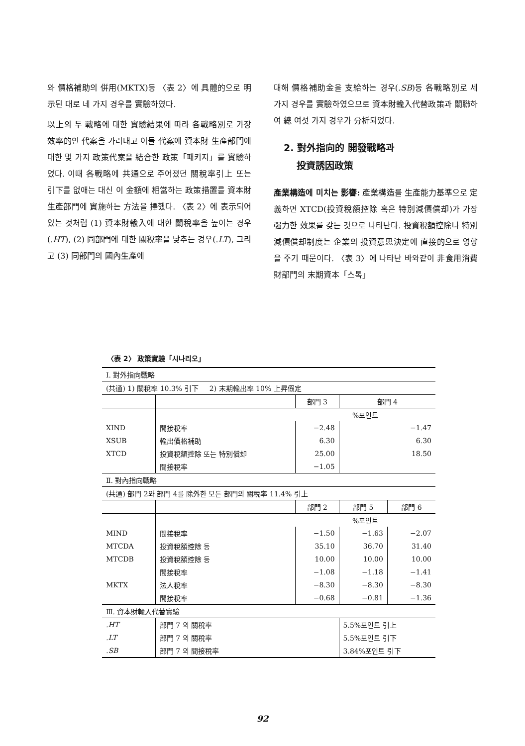와 價格補助의 併用(MKTX)등 〈表 2〉에 具體的으로 明示된 대로 네 가지 경우를 實驗하였다.
以上의 두 戰略에 대한 實驗結果에 따라 各戰略別로 가장 效率的인 代案을 가려내고 이들 代案에 資本財 生產部門에 대한 몇 가지 政策代案을 結合한 政策「패키지」를 實驗하였다. 이때 各戰略에 共通으로 주어졌던 關稅率引上 또는 引下를 없애는 대신 이 金額에 相當하는 政策措置를 資本財生產部門에 實施하는 方法을 擇했다. 〈表 2〉에 表示되어 있는 것처럼 (1) 資本財輸入에 대한 關稅率을 높이는 경우(.HT), (2) 同部門에 대한 關稅率을 낮추는 경우(.LT), 그리고 (3) 同部門의 國內生產에
대해 價格補助金을 支給하는 경우(.SB)등 各戰略別로 세 가지 경우를 實驗하였으므로 資本財輸入代替政策과 關聯하여 總 여섯 가지 경우가 分析되었다.
2. 對外指向的 開發戰略과
投資誘因政策
產業構造에 미치는 影響: 產業構造를 生產能力基準으로 定義하면 XTCD(投資稅額控除 혹은 特別減價償却)가 가장 强力한 效果를 갖는 것으로 나타난다. 投資稅額控除나 特別減價償却制度는 企業의 投資意思決定에 直接的으로 영향을 주기 때문이다. 〈表 3〉에 나타난 바와같이 非食用消費財部門의 末期資本「스톡」
〈表 2〉 政策實驗「시나리오」
| Ⅰ. 對外指向戰略 | | | | |
| (共通) 1) 關稅率 10.3% 引下 2) 末期輸出率 10% 上昇假定 | | | | |
| | | 部門 3 | 部門 4 | |
| | | %포인트 | | |
| XIND | 間接稅率 | −2.48 | −1.47 | |
| XSUB | 輸出價格補助 | 6.30 | 6.30 | |
| XTCD | 投資稅額控除 또는 特別償却 | 25.00 | 18.50 | |
| | 間接稅率 | −1.05 | | |
| Ⅱ. 對內指向戰略 | | | | |
| (共通) 部門 2와 部門 4를 除外한 모든 部門의 關稅率 11.4% 引上 | | | | |
| | | 部門 2 | 部門 5 | 部門 6 |
| | | %포인트 | | |
| MIND | 間接稅率 | −1.50 | −1.63 | −2.07 |
| MTCDA | 投資稅額控除 등 | 35.10 | 36.70 | 31.40 |
| MTCDB | 投資稅額控除 등 | 10.00 | 10.00 | 10.00 |
| | 間接稅率 | −1.08 | −1.18 | −1.41 |
| MKTX | 法人稅率 | −8.30 | −8.30 | −8.30 |
| | 間接稅率 | −0.68 | −0.81 | −1.36 |
| Ⅲ. 資本財輸入代替實驗 | | | | |
| .HT | 部門 7 의 關稅率 | | 5.5%포인트 引上 | |
| .LT | 部門 7 의 關稅率 | | 5.5%포인트 引下 | |
| .SB | 部門 7 의 間接稅率 | | 3.84%포인트 引下 | |
92